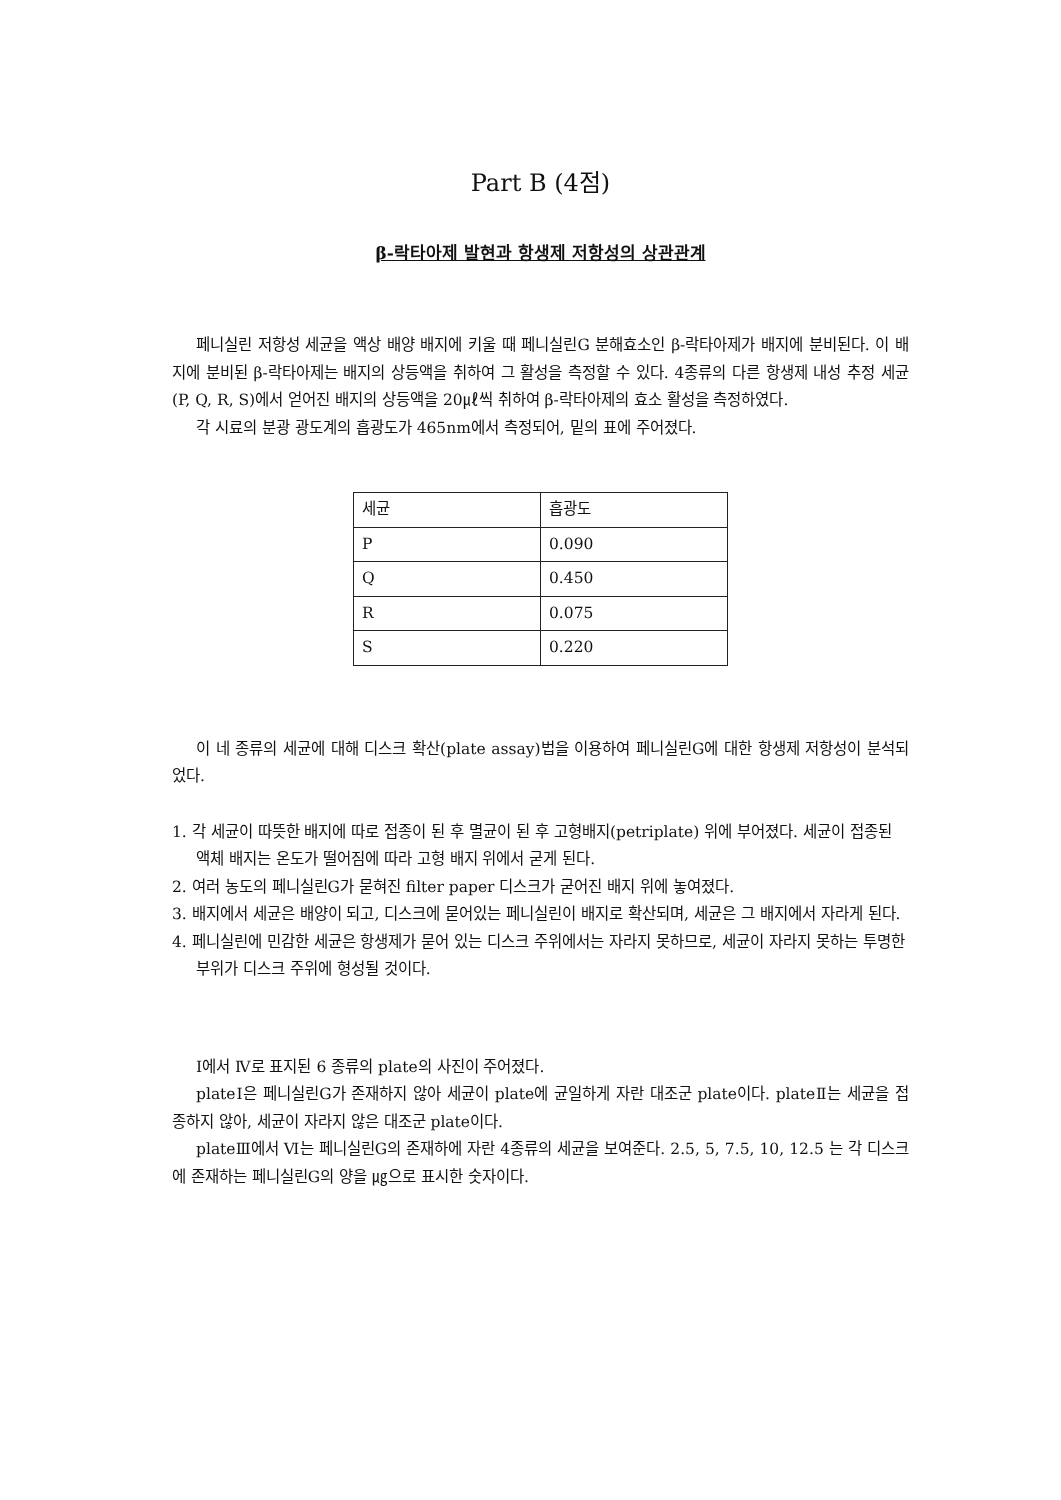Part B (4점)
β-락타아제 발현과 항생제 저항성의 상관관계
페니실린 저항성 세균을 액상 배양 배지에 키울 때 페니실린G 분해효소인 β-락타아제가 배지에 분비된다. 이 배지에 분비된 β-락타아제는 배지의 상등액을 취하여 그 활성을 측정할 수 있다. 4종류의 다른 항생제 내성 추정 세균(P, Q, R, S)에서 얻어진 배지의 상등액을 20㎕씩 취하여 β-락타아제의 효소 활성을 측정하였다.
각 시료의 분광 광도계의 흡광도가 465nm에서 측정되어, 밑의 표에 주어졌다.
| 세균 | 흡광도 |
| P | 0.090 |
| Q | 0.450 |
| R | 0.075 |
| S | 0.220 |
이 네 종류의 세균에 대해 디스크 확산(plate assay)법을 이용하여 페니실린G에 대한 항생제 저항성이 분석되었다.
1. 각 세균이 따뜻한 배지에 따로 접종이 된 후 멸균이 된 후 고형배지(petriplate) 위에 부어졌다. 세균이 접종된 액체 배지는 온도가 떨어짐에 따라 고형 배지 위에서 굳게 된다.
2. 여러 농도의 페니실린G가 묻혀진 filter paper 디스크가 굳어진 배지 위에 놓여졌다.
3. 배지에서 세균은 배양이 되고, 디스크에 묻어있는 페니실린이 배지로 확산되며, 세균은 그 배지에서 자라게 된다.
4. 페니실린에 민감한 세균은 항생제가 묻어 있는 디스크 주위에서는 자라지 못하므로, 세균이 자라지 못하는 투명한 부위가 디스크 주위에 형성될 것이다.
Ⅰ에서 Ⅳ로 표지된 6 종류의 plate의 사진이 주어졌다.
plateⅠ은 페니실린G가 존재하지 않아 세균이 plate에 균일하게 자란 대조군 plate이다. plateⅡ는 세균을 접종하지 않아, 세균이 자라지 않은 대조군 plate이다.
plateⅢ에서 Ⅵ는 페니실린G의 존재하에 자란 4종류의 세균을 보여준다. 2.5, 5, 7.5, 10, 12.5 는 각 디스크에 존재하는 페니실린G의 양을 ㎍으로 표시한 숫자이다.